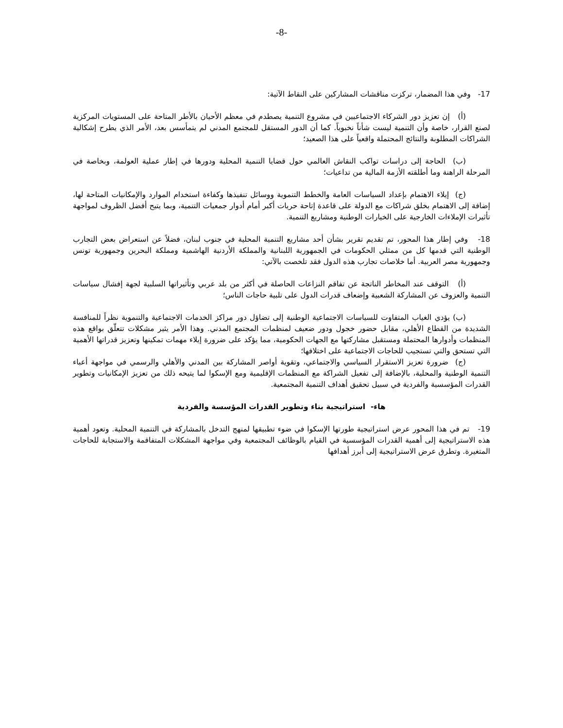-8-
17- وفي هذا المضمار، تركزت مناقشات المشاركين على النقاط الآتية:
(أ) إن تعزيز دور الشركاء الاجتماعيين في مشروع التنمية يصطدم في معظم الأحيان بالأطر المتاحة على المستويات المركزية لصنع القرار، خاصة وأن التنمية ليست شأناً نخبوياً. كما أن الدور المستقل للمجتمع المدني لم يتمأسس بعد، الأمر الذي يطرح إشكالية الشراكات المطلوبة والنتائج المحتملة واقعياً على هذا الصعيد؛
(ب) الحاجة إلى دراسات تواكب النقاش العالمي حول قضايا التنمية المحلية ودورها في إطار عملية العولمة، وبخاصة في المرحلة الراهنة وما أطلقته الأزمة المالية من تداعيات؛
(ج) إيلاء الاهتمام بإعداد السياسات العامة والخطط التنموية ووسائل تنفيذها وكفاءة استخدام الموارد والإمكانيات المتاحة لها، إضافة إلى الاهتمام بخلق شراكات مع الدولة على قاعدة إتاحة حريات أكبر أمام أدوار جمعيات التنمية، وبما يتيح أفضل الظروف لمواجهة تأثيرات الإملاءات الخارجية على الخيارات الوطنية ومشاريع التنمية.
18- وفي إطار هذا المحور، تم تقديم تقرير بشأن أحد مشاريع التنمية المحلية في جنوب لبنان، فضلاً عن استعراض بعض التجارب الوطنية التي قدمها كل من ممثلي الحكومات في الجمهورية اللبنانية والمملكة الأردنية الهاشمية ومملكة البحرين وجمهورية تونس وجمهورية مصر العربية. أما خلاصات تجارب هذه الدول فقد تلخصت بالآتي:
(أ) التوقف عند المخاطر الناتجة عن تفاقم النزاعات الحاصلة في أكثر من بلد عربي وتأثيراتها السلبية لجهة إفشال سياسات التنمية والعزوف عن المشاركة الشعبية وإضعاف قدرات الدول على تلبية حاجات الناس؛
(ب) يؤدي الغياب المتفاوت للسياسات الاجتماعية الوطنية إلى تضاؤل دور مراكز الخدمات الاجتماعية والتنموية نظراً للمنافسة الشديدة من القطاع الأهلي، مقابل حضور خجول ودور ضعيف لمنظمات المجتمع المدني. وهذا الأمر يثير مشكلات تتعلّق بواقع هذه المنظمات وأدوارها المحتملة ومستقبل مشاركتها مع الجهات الحكومية، مما يؤكد على ضرورة إيلاء مهمات تمكينها وتعزيز قدراتها الأهمية التي تستحق والتي تستجيب للحاجات الاجتماعية على اختلافها؛
(ج) ضرورة تعزيز الاستقرار السياسي والاجتماعي، وتقوية أواصر المشاركة بين المدني والأهلي والرسمي في مواجهة أعباء التنمية الوطنية والمحلية، بالإضافة إلى تفعيل الشراكة مع المنظمات الإقليمية ومع الإسكوا لما يتيحه ذلك من تعزيز الإمكانيات وتطوير القدرات المؤسسية والفردية في سبيل تحقيق أهداف التنمية المجتمعية.
هاء- استراتيجية بناء وتطوير القدرات المؤسسة والفردية
19- تم في هذا المحور عرض استراتيجية طورتها الإسكوا في ضوء تطبيقها لمنهج التدخل بالمشاركة في التنمية المحلية. وتعود أهمية هذه الاستراتيجية إلى أهمية القدرات المؤسسية في القيام بالوظائف المجتمعية وفي مواجهة المشكلات المتفاقمة والاستجابة للحاجات المتغيرة. وتطرق عرض الاستراتيجية إلى أبرز أهدافها